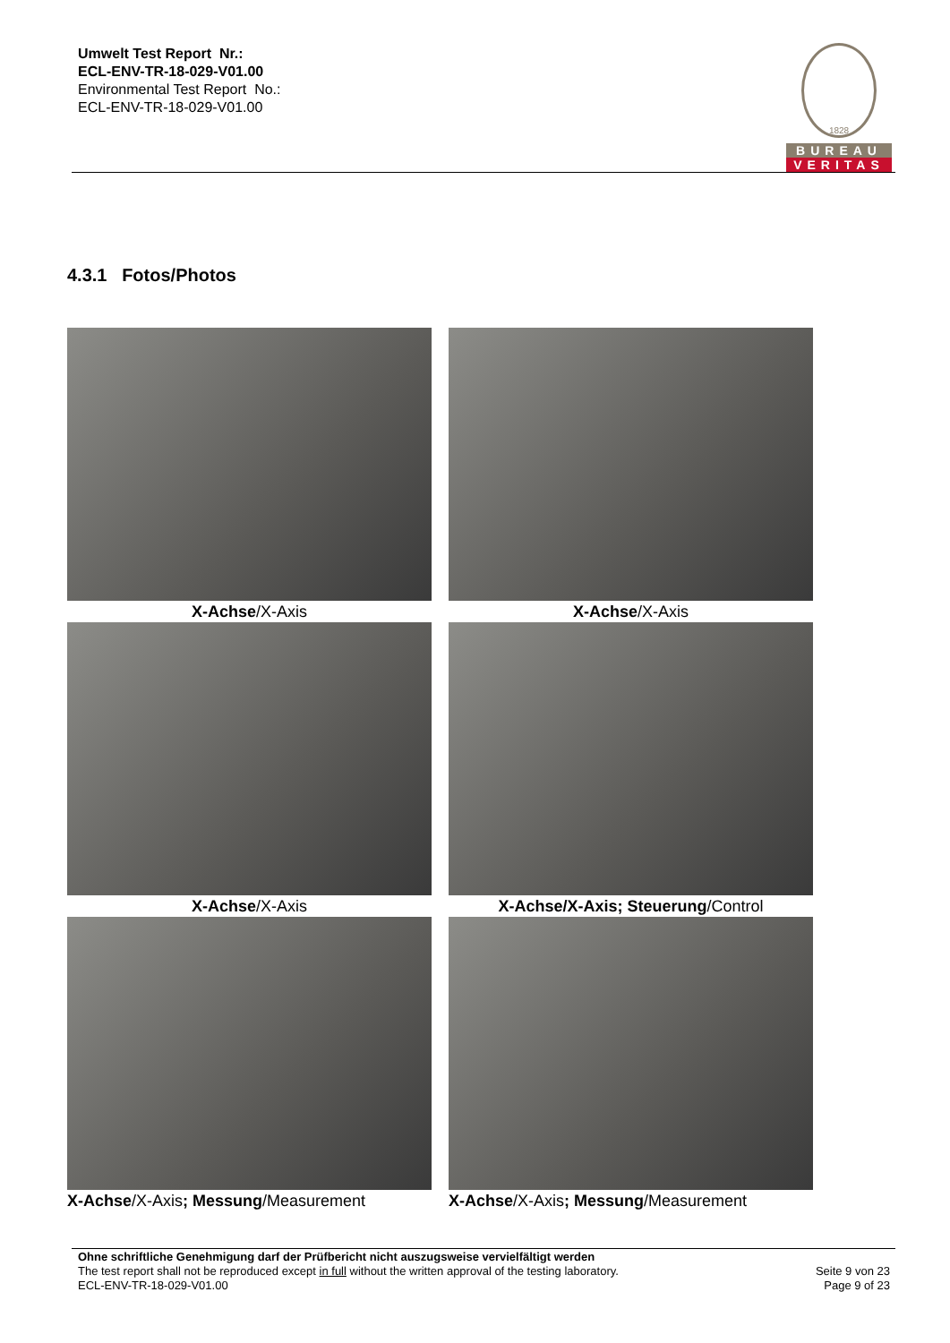Umwelt Test Report Nr.:
ECL-ENV-TR-18-029-V01.00
Environmental Test Report No.:
ECL-ENV-TR-18-029-V01.00
1828
BUREAU
VERITAS
4.3.1 Fotos/Photos
X-Achse/X-Axis
X-Achse/X-Axis
X-Achse/X-Axis
X-Achse/X-Axis; Steuerung/Control
X-Achse/X-Axis; Messung/Measurement
X-Achse/X-Axis; Messung/Measurement
Ohne schriftliche Genehmigung darf der Prüfbericht nicht auszugsweise vervielfältigt werden
The test report shall not be reproduced except in full without the written approval of the testing laboratory.
ECL-ENV-TR-18-029-V01.00
Seite 9 von 23
Page 9 of 23